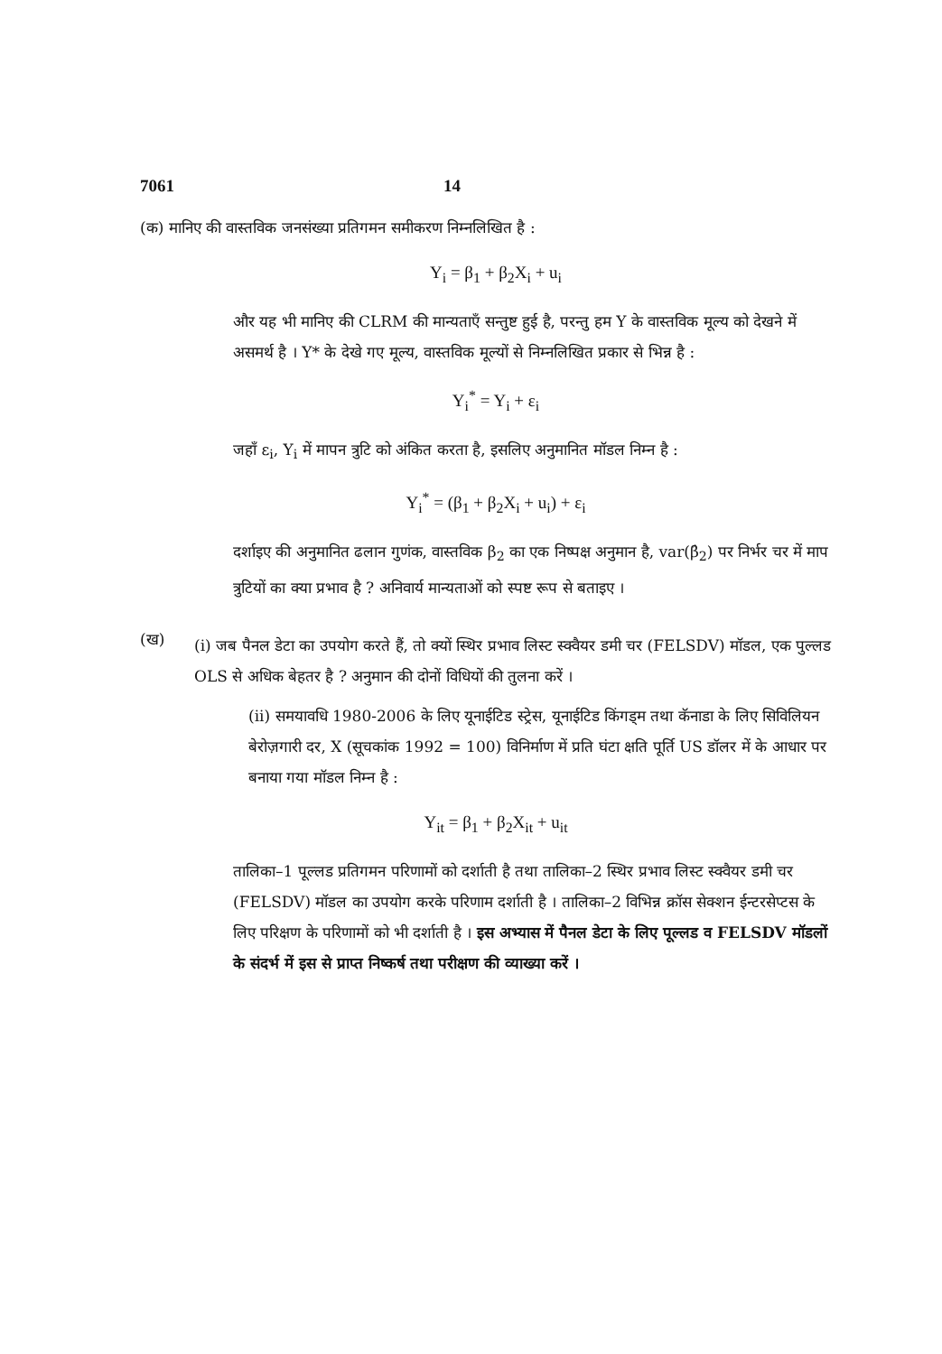7061 14
(क) मानिए की वास्तविक जनसंख्या प्रतिगमन समीकरण निम्नलिखित है :
Y<sub>i</sub> = β<sub>1</sub> + β<sub>2</sub>X<sub>i</sub> + u<sub>i</sub>
और यह भी मानिए की CLRM की मान्यताएँ सन्तुष्ट हुई है, परन्तु हम Y के वास्तविक मूल्य को देखने में असमर्थ है । Y* के देखे गए मूल्य, वास्तविक मूल्यों से निम्नलिखित प्रकार से भिन्न है :
Y<sub>i</sub><sup>*</sup> = Y<sub>i</sub> + ε<sub>i</sub>
जहाँ ε<sub>i</sub>, Y<sub>i</sub> में मापन त्रुटि को अंकित करता है, इसलिए अनुमानित मॉडल निम्न है :
Y<sub>i</sub><sup>*</sup> = (β<sub>1</sub> + β<sub>2</sub>X<sub>i</sub> + u<sub>i</sub>) + ε<sub>i</sub>
दर्शाइए की अनुमानित ढलान गुणंक, वास्तविक β<sub>2</sub> का एक निष्पक्ष अनुमान है, var(β̂<sub>2</sub>) पर निर्भर चर में माप त्रुटियों का क्या प्रभाव है ? अनिवार्य मान्यताओं को स्पष्ट रूप से बताइए ।
(ख)
(i) जब पैनल डेटा का उपयोग करते हैं, तो क्यों स्थिर प्रभाव लिस्ट स्क्वैयर डमी चर (FELSDV) मॉडल, एक पुल्लड OLS से अधिक बेहतर है ? अनुमान की दोनों विधियों की तुलना करें ।
(ii) समयावधि 1980-2006 के लिए यूनाईटिड स्ट्रेस, यूनाईटिड किंगड्म तथा कॅनाडा के लिए सिविलियन बेरोज़गारी दर, X (सूचकांक 1992 = 100) विनिर्माण में प्रति घंटा क्षति पूर्ति US डॉलर में के आधार पर बनाया गया मॉडल निम्न है :
Y<sub>it</sub> = β<sub>1</sub> + β<sub>2</sub>X<sub>it</sub> + u<sub>it</sub>
तालिका–1 पूल्लड प्रतिगमन परिणामों को दर्शाती है तथा तालिका–2 स्थिर प्रभाव लिस्ट स्क्वैयर डमी चर (FELSDV) मॉडल का उपयोग करके परिणाम दर्शाती है । तालिका–2 विभिन्न क्रॉस सेक्शन ईन्टरसेप्टस के लिए परिक्षण के परिणामों को भी दर्शाती है । इस अभ्यास में पैनल डेटा के लिए पूल्लड व FELSDV मॉडलों के संदर्भ में इस से प्राप्त निष्कर्ष तथा परीक्षण की व्याख्या करें ।